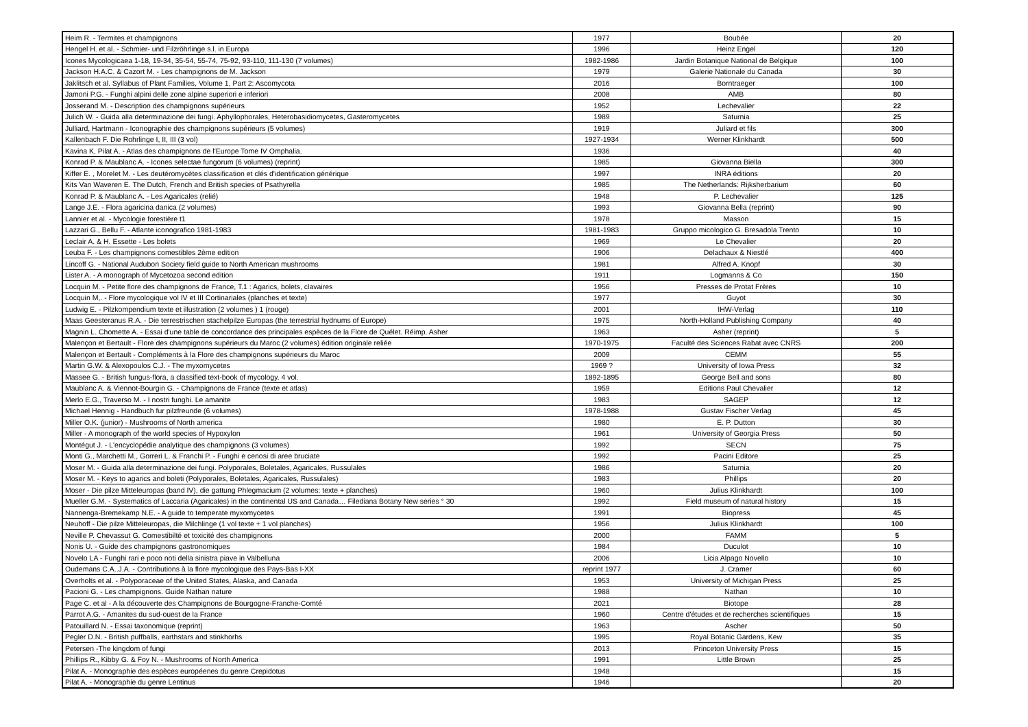| Heim R. - Termites et champignons | 1977 | Boubée | 20 |
| Hengel H. et al. - Schmier- und Filzröhrlinge s.l. in Europa | 1996 | Heinz Engel | 120 |
| Icones Mycologicaea 1-18, 19-34, 35-54, 55-74, 75-92, 93-110, 111-130 (7 volumes) | 1982-1986 | Jardin Botanique National de Belgique | 100 |
| Jackson H.A.C. & Cazort M. - Les champignons de M. Jackson | 1979 | Galerie Nationale du Canada | 30 |
| Jaklitsch et al. Syllabus of Plant Families, Volume 1, Part 2: Ascomycota | 2016 | Borntraeger | 100 |
| Jamoni P.G. - Funghi alpini delle zone alpine superiori e inferiori | 2008 | AMB | 80 |
| Josserand M. - Description des champignons supérieurs | 1952 | Lechevalier | 22 |
| Julich W. - Guida alla determinazione dei fungi. Aphyllophorales, Heterobasidiomycetes, Gasteromycetes | 1989 | Saturnia | 25 |
| Julliard, Hartmann - Iconographie des champignons supérieurs (5 volumes) | 1919 | Juliard et fils | 300 |
| Kallenbach F. Die Rohrlinge I, II, III (3 vol) | 1927-1934 | Werner Klinkhardt | 500 |
| Kavina K, Pilat A. - Atlas des champignons de l'Europe Tome IV Omphalia. | 1936 | | 40 |
| Konrad P. & Maublanc A. - Icones selectae fungorum (6 volumes) (reprint) | 1985 | Giovanna Biella | 300 |
| Kiffer E. , Morelet M. - Les deutéromycètes classification et clés d'identification générique | 1997 | INRA éditions | 20 |
| Kits Van Waveren E. The Dutch, French and British species of Psathyrella | 1985 | The Netherlands: Rijksherbarium | 60 |
| Konrad P. & Maublanc A. - Les Agaricales (relié) | 1948 | P. Lechevalier | 125 |
| Lange J.E. - Flora agaricina danica (2 volumes) | 1993 | Giovanna Bella (reprint) | 90 |
| Lannier et al. - Mycologie forestière t1 | 1978 | Masson | 15 |
| Lazzari G., Bellu F. - Atlante iconografico 1981-1983 | 1981-1983 | Gruppo micologico G. Bresadola Trento | 10 |
| Leclair A. & H. Essette - Les bolets | 1969 | Le Chevalier | 20 |
| Leuba F. - Les champignons comestibles 2ème edition | 1906 | Delachaux & Niestlé | 400 |
| Lincoff G. - National Audubon Society field guide to North American mushrooms | 1981 | Alfred A. Knopf | 30 |
| Lister A. - A monograph of Mycetozoa second edition | 1911 | Logmanns & Co | 150 |
| Locquin M. - Petite flore des champignons de France, T.1 : Agarics, bolets, clavaires | 1956 | Presses de Protat Frères | 10 |
| Locquin M,. - Flore mycologique vol IV et III Cortinariales (planches et texte) | 1977 | Guyot | 30 |
| Ludwig E. - Pilzkompendium texte et illustration (2 volumes ) 1 (rouge) | 2001 | IHW-Verlag | 110 |
| Maas Geesteranus R.A. - Die terrestrischen stachelpilze Europas (the terrestrial hydnums of Europe) | 1975 | North-Holland Publishing Company | 40 |
| Magnin L. Chomette A. - Essai d'une table de concordance des principales espèces de la Flore de Quélet. Réimp. Asher | 1963 | Asher (reprint) | 5 |
| Malençon et Bertault - Flore des champignons supérieurs du Maroc (2 volumes) édition originale reliée | 1970-1975 | Faculté des Sciences Rabat avec CNRS | 200 |
| Malençon et Bertault - Compléments à la Flore des champignons supérieurs du Maroc | 2009 | CEMM | 55 |
| Martin G.W. & Alexopoulos C.J. - The myxomycetes | 1969 ? | University of Iowa Press | 32 |
| Massee G. - British fungus-flora, a classified text-book of mycology. 4 vol. | 1892-1895 | George Bell and sons | 80 |
| Maublanc A. & Viennot-Bourgin G. - Champignons de France (texte et atlas) | 1959 | Editions Paul Chevalier | 12 |
| Merlo E.G., Traverso M. - I nostri funghi. Le amanite | 1983 | SAGEP | 12 |
| Michael Hennig - Handbuch fur pilzfreunde (6 volumes) | 1978-1988 | Gustav Fischer Verlag | 45 |
| Miller O.K. (junior) - Mushrooms of North america | 1980 | E. P. Dutton | 30 |
| Miller - A monograph of the world species of Hypoxylon | 1961 | University of Georgia Press | 50 |
| Montégut J. - L'encyclopédie analytique des champignons (3 volumes) | 1992 | SECN | 75 |
| Monti G., Marchetti M., Gorreri L. & Franchi P. - Funghi e cenosi di aree bruciate | 1992 | Pacini Editore | 25 |
| Moser M. - Guida alla determinazione dei fungi. Polyporales, Boletales, Agaricales, Russulales | 1986 | Saturnia | 20 |
| Moser M. - Keys to agarics and boleti (Polyporales, Boletales, Agaricales, Russulales) | 1983 | Phillips | 20 |
| Moser - Die pilze Mitteleuropas (band IV), die gattung Phlegmacium (2 volumes: texte + planches) | 1960 | Julius Klinkhardt | 100 |
| Mueller G.M. - Systematics of Laccaria (Agaricales) in the continental US and Canada… Filediana Botany New series ° 30 | 1992 | Field museum of natural history | 15 |
| Nannenga-Bremekamp N.E. - A guide to temperate myxomycetes | 1991 | Biopress | 45 |
| Neuhoff - Die pilze Mitteleuropas, die Milchlinge (1 vol texte + 1 vol planches) | 1956 | Julius Klinkhardt | 100 |
| Neville P. Chevassut G. Comestibilté et toxicité des champignons | 2000 | FAMM | 5 |
| Nonis U. - Guide des champignons gastronomiques | 1984 | Duculot | 10 |
| Novelo LA - Funghi rari e poco noti della sinistra piave in Valbelluna | 2006 | Licia Alpago Novello | 10 |
| Oudemans C.A..J.A. - Contributions à la flore mycologique des Pays-Bas I-XX | reprint 1977 | J. Cramer | 60 |
| Overholts et al. - Polyporaceae of the United States, Alaska, and Canada | 1953 | University of Michigan Press | 25 |
| Pacioni G. - Les champignons. Guide Nathan nature | 1988 | Nathan | 10 |
| Page C. et al - A la découverte des Champignons de Bourgogne-Franche-Comté | 2021 | Biotope | 28 |
| Parrot A.G. - Amanites du sud-ouest de la France | 1960 | Centre d'études et de recherches scientifiques | 15 |
| Patouillard N. - Essai taxonomique (reprint) | 1963 | Ascher | 50 |
| Pegler D.N. - British puffballs, earthstars and stinkhorhs | 1995 | Royal Botanic Gardens, Kew | 35 |
| Petersen -The kingdom of fungi | 2013 | Princeton University Press | 15 |
| Phillips R., Kibby G. & Foy N. - Mushrooms of North America | 1991 | Little Brown | 25 |
| Pilat A. - Monographie des espèces européenes du genre Crepidotus | 1948 | | 15 |
| Pilat A. - Monographie du genre Lentinus | 1946 | | 20 |